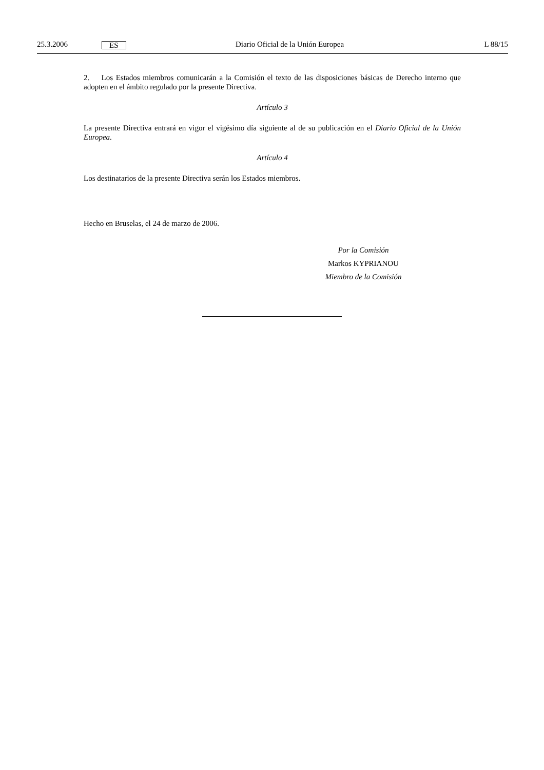25.3.2006 ES Diario Oficial de la Unión Europea L 88/15
2. Los Estados miembros comunicarán a la Comisión el texto de las disposiciones básicas de Derecho interno que adopten en el ámbito regulado por la presente Directiva.
Artículo 3
La presente Directiva entrará en vigor el vigésimo día siguiente al de su publicación en el Diario Oficial de la Unión Europea.
Artículo 4
Los destinatarios de la presente Directiva serán los Estados miembros.
Hecho en Bruselas, el 24 de marzo de 2006.
Por la Comisión
Markos KYPRIANOU
Miembro de la Comisión